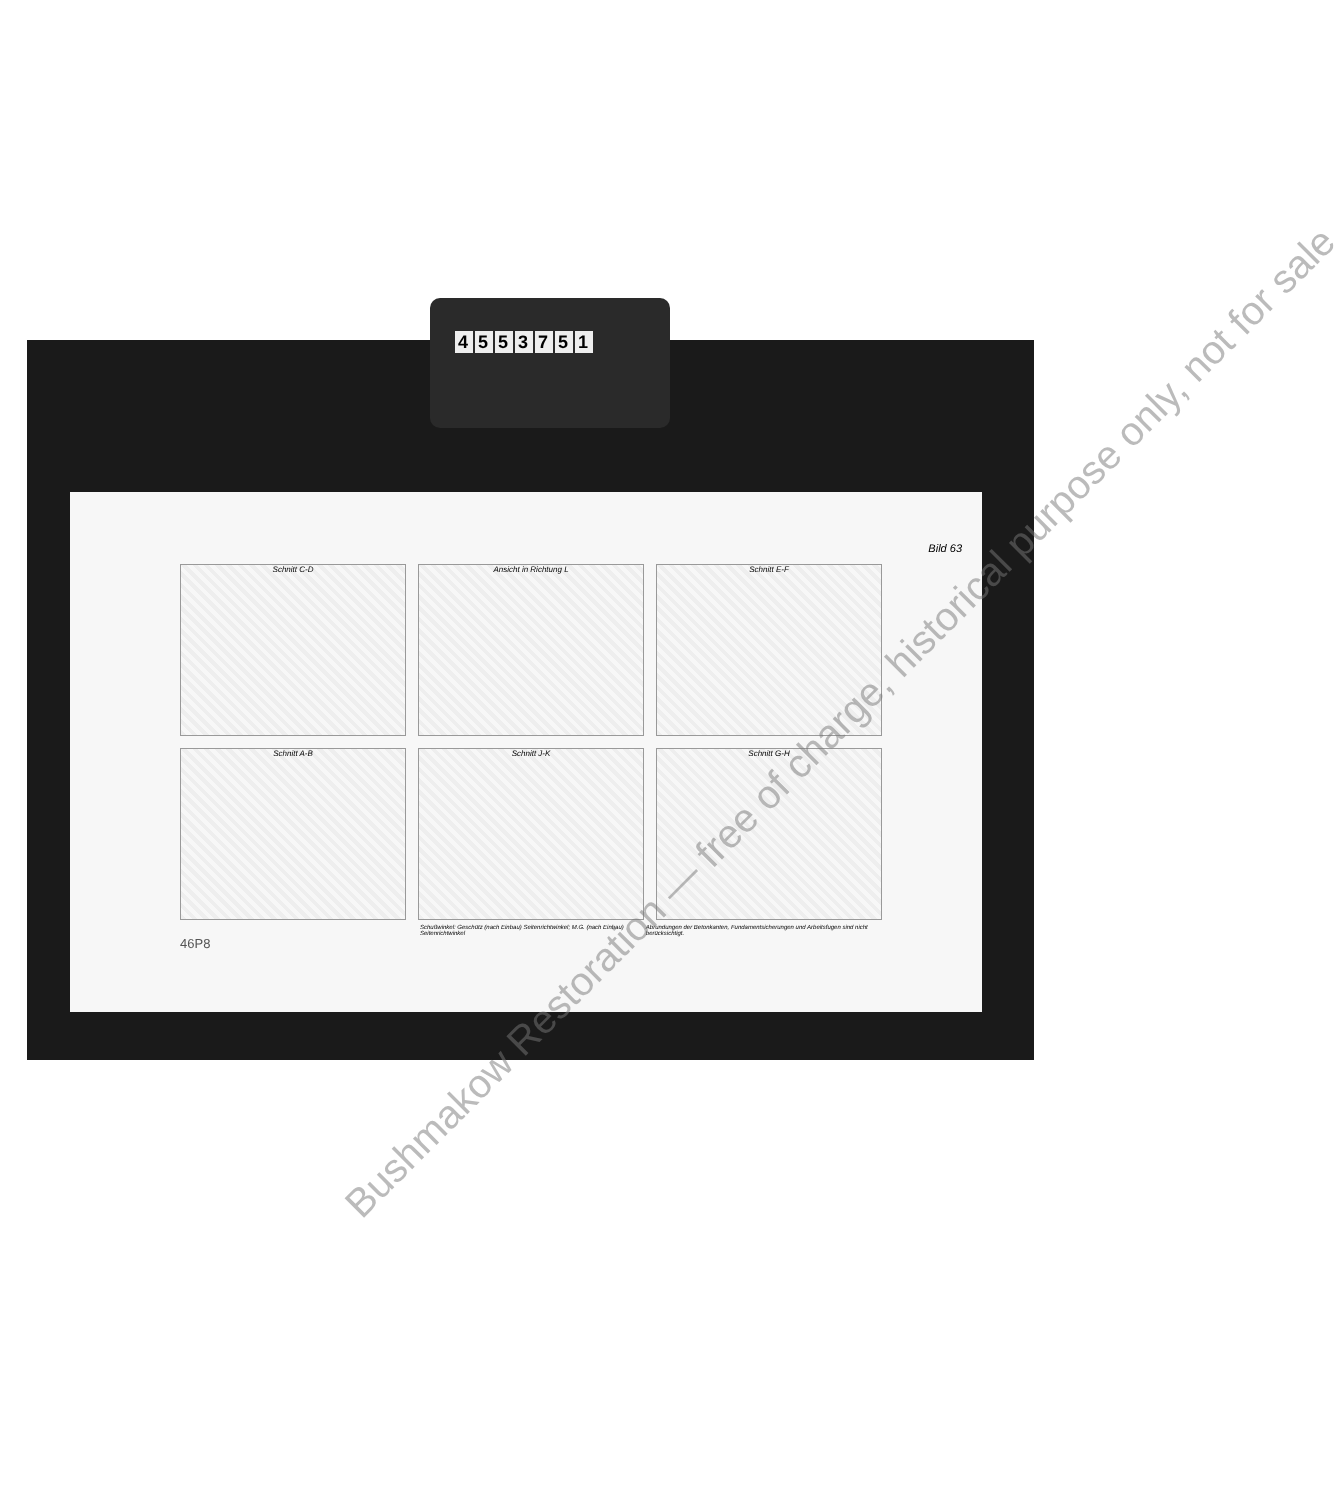4553751
Bild 63
Schnitt C-D
Ansicht in Richtung L
Schnitt E-F
Schnitt A-B
Schnitt J-K
Schnitt G-H
Schußwinkel: Geschütz (nach Einbau) Seitenrichtwinkel; M.G. (nach Einbau) Seitenrichtwinkel Abrundungen der Betonkanten, Fundamentsicherungen und Arbeitsfugen sind nicht berücksichtigt.
46P8
Bushmakow Restoration — free of charge, historical purpose only, not for sale